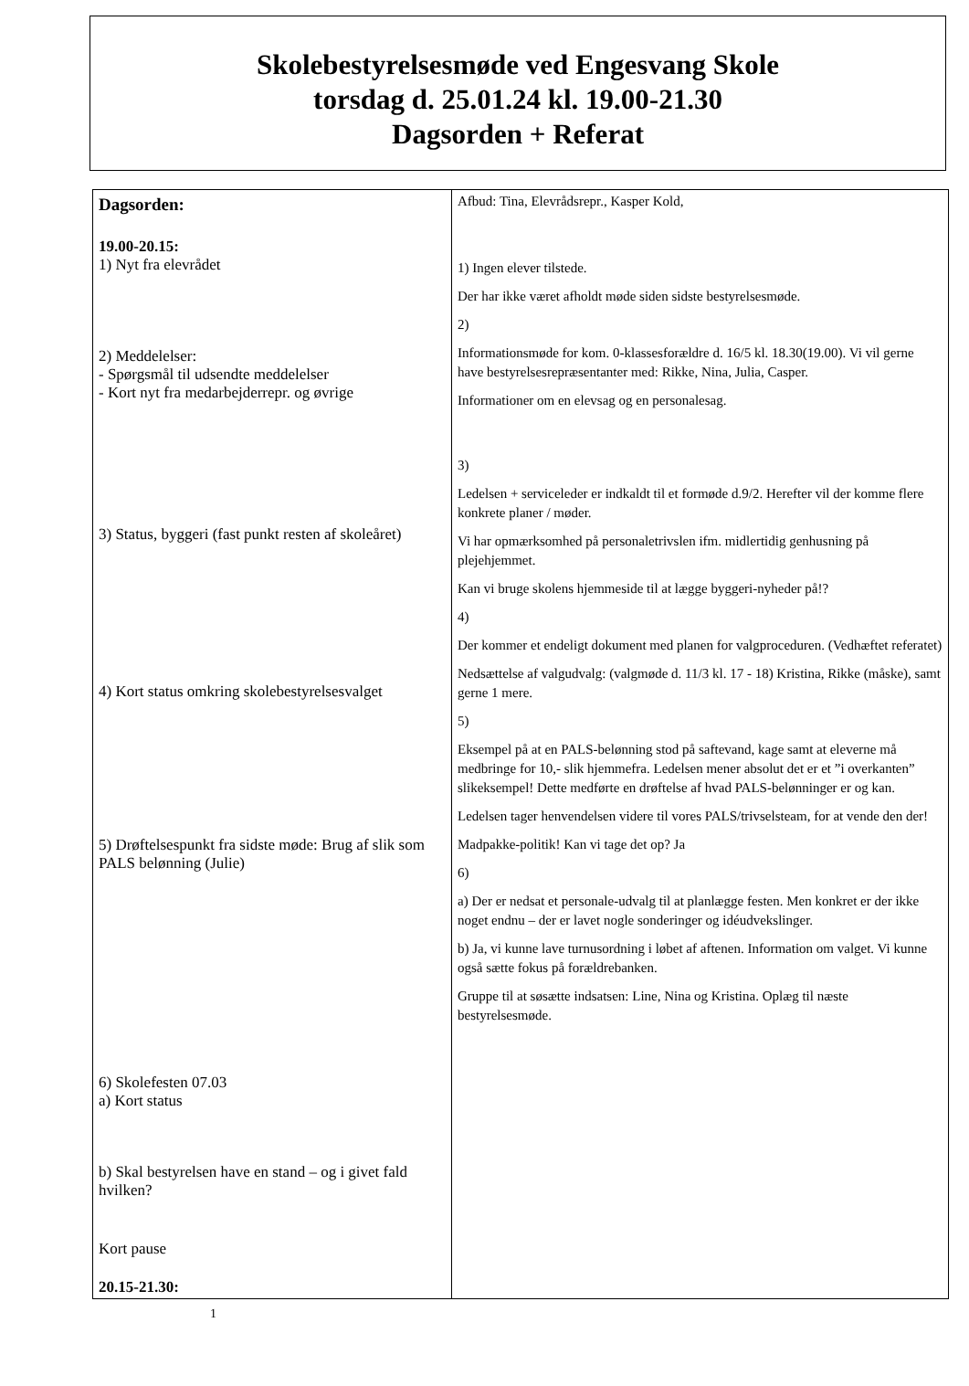Skolebestyrelsesmøde ved Engesvang Skole
torsdag d. 25.01.24 kl. 19.00-21.30
Dagsorden + Referat
| Dagsorden: 19.00-20.15: 1) Nyt fra elevrådet 2) Meddelelser: - Spørgsmål til udsendte meddelelser - Kort nyt fra medarbejderrepr. og øvrige 3) Status, byggeri (fast punkt resten af skoleåret) 4) Kort status omkring skolebestyrelsesvalget 5) Drøftelsespunkt fra sidste møde: Brug af slik som PALS belønning (Julie) 6) Skolefesten 07.03 a) Kort status b) Skal bestyrelsen have en stand – og i givet fald hvilken? Kort pause 20.15-21.30: | Afbud: Tina, Elevrådsrepr., Kasper Kold, 1) Ingen elever tilstede. Der har ikke været afholdt møde siden sidste bestyrelsesmøde. 2) Informationsmøde for kom. 0-klassesforældre d. 16/5 kl. 18.30(19.00). Vi vil gerne have bestyrelsesrepræsentanter med: Rikke, Nina, Julia, Casper. Informationer om en elevsag og en personalesag. 3) Ledelsen + serviceleder er indkaldt til et formøde d.9/2. Herefter vil der komme flere konkrete planer / møder. Vi har opmærksomhed på personaletrivslen ifm. midlertidig genhusning på plejehjemmet. Kan vi bruge skolens hjemmeside til at lægge byggeri-nyheder på!? 4) Der kommer et endeligt dokument med planen for valgproceduren. (Vedhæftet referatet) Nedsættelse af valgudvalg: (valgmøde d. 11/3 kl. 17 - 18) Kristina, Rikke (måske), samt gerne 1 mere. 5) Eksempel på at en PALS-belønning stod på saftevand, kage samt at eleverne må medbringe for 10,- slik hjemmefra. Ledelsen mener absolut det er et ”i overkanten” slikeksempel! Dette medførte en drøftelse af hvad PALS-belønninger er og kan. Ledelsen tager henvendelsen videre til vores PALS/trivselsteam, for at vende den der! Madpakke-politik! Kan vi tage det op? Ja 6) a) Der er nedsat et personale-udvalg til at planlægge festen. Men konkret er der ikke noget endnu – der er lavet nogle sonderinger og idéudvekslinger. b) Ja, vi kunne lave turnusordning i løbet af aftenen. Information om valget. Vi kunne også sætte fokus på forældrebanken. Gruppe til at søsætte indsatsen: Line, Nina og Kristina. Oplæg til næste bestyrelsesmøde. |
1